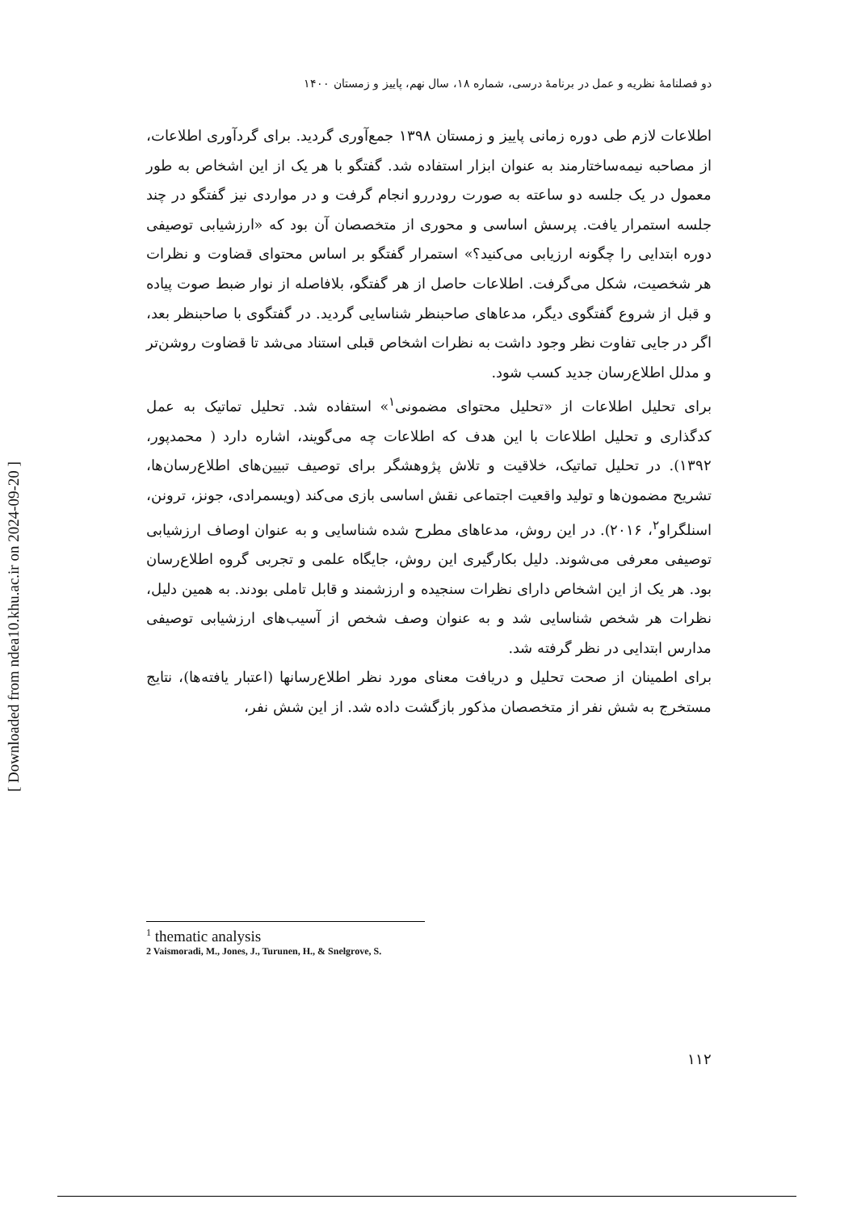[ Downloaded from ndea10.khu.ac.ir on 2024-09-20 ]
دو فصلنامهٔ نظریه و عمل در برنامهٔ درسی، شماره ۱۸، سال نهم، پاییز و زمستان ۱۴۰۰
اطلاعات لازم طی دوره زمانی پاییز و زمستان ۱۳۹۸ جمع‌آوری گردید. برای گردآوری اطلاعات، از مصاحبه نیمه‌ساختارمند به عنوان ابزار استفاده شد. گفتگو با هر یک از این اشخاص به طور معمول در یک جلسه دو ساعته به صورت رودررو انجام گرفت و در مواردی نیز گفتگو در چند جلسه استمرار یافت. پرسش اساسی و محوری از متخصصان آن بود که «ارزشیابی توصیفی دوره ابتدایی را چگونه ارزیابی می‌کنید؟» استمرار گفتگو بر اساس محتوای قضاوت و نظرات هر شخصیت، شکل می‌گرفت. اطلاعات حاصل از هر گفتگو، بلافاصله از نوار ضبط صوت پیاده و قبل از شروع گفتگوی دیگر، مدعاهای صاحبنظر شناسایی گردید. در گفتگوی با صاحبنظر بعد، اگر در جایی تفاوت نظر وجود داشت به نظرات اشخاص قبلی استناد می‌شد تا قضاوت روشن‌تر و مدلل اطلاع‌رسان جدید کسب شود.
برای تحلیل اطلاعات از «تحلیل محتوای مضمونی<sup>۱</sup>» استفاده شد. تحلیل تماتیک به عمل کدگذاری و تحلیل اطلاعات با این هدف که اطلاعات چه می‌گویند، اشاره دارد ( محمدپور، ۱۳۹۲). در تحلیل تماتیک، خلاقیت و تلاش پژوهشگر برای توصیف تبیین‌های اطلاع‌رسان‌ها، تشریح مضمون‌ها و تولید واقعیت اجتماعی نقش اساسی بازی می‌کند (ویسمرادی، جونز، ترونن، اسنلگراو<sup>۲</sup>، ۲۰۱۶). در این روش، مدعاهای مطرح شده شناسایی و به عنوان اوصاف ارزشیابی توصیفی معرفی می‌شوند. دلیل بکارگیری این روش، جایگاه علمی و تجربی گروه اطلاع‌رسان بود. هر یک از این اشخاص دارای نظرات سنجیده و ارزشمند و قابل تاملی بودند. به همین دلیل، نظرات هر شخص شناسایی شد و به عنوان وصف شخص از آسیب‌های ارزشیابی توصیفی مدارس ابتدایی در نظر گرفته شد.
برای اطمینان از صحت تحلیل و دریافت معنای مورد نظر اطلاع‌رسانها (اعتبار یافته‌ها)، نتایج مستخرج به شش نفر از متخصصان مذکور بازگشت داده شد. از این شش نفر،
<sup>1</sup> thematic analysis
2 Vaismoradi, M., Jones, J., Turunen, H., & Snelgrove, S.
۱۱۲